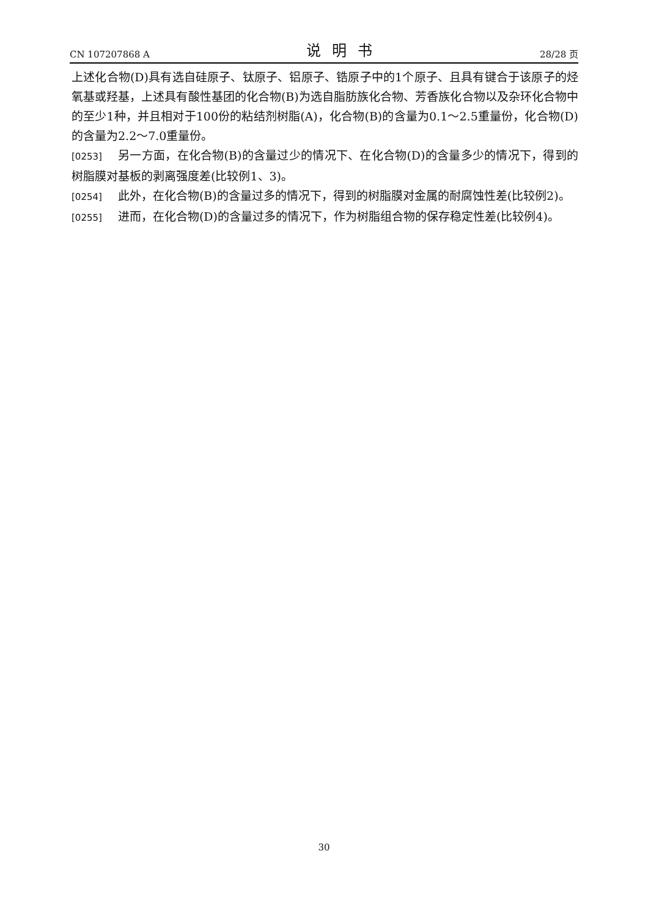CN 107207868 A 说明书 28/28 页
上述化合物(D)具有选自硅原子、钛原子、铝原子、锆原子中的1个原子、且具有键合于该原子的烃氧基或羟基，上述具有酸性基团的化合物(B)为选自脂肪族化合物、芳香族化合物以及杂环化合物中的至少1种，并且相对于100份的粘结剂树脂(A)，化合物(B)的含量为0.1～2.5重量份，化合物(D)的含量为2.2～7.0重量份。
[0253] 另一方面，在化合物(B)的含量过少的情况下、在化合物(D)的含量多少的情况下，得到的树脂膜对基板的剥离强度差(比较例1、3)。
[0254] 此外，在化合物(B)的含量过多的情况下，得到的树脂膜对金属的耐腐蚀性差(比较例2)。
[0255] 进而，在化合物(D)的含量过多的情况下，作为树脂组合物的保存稳定性差(比较例4)。
30